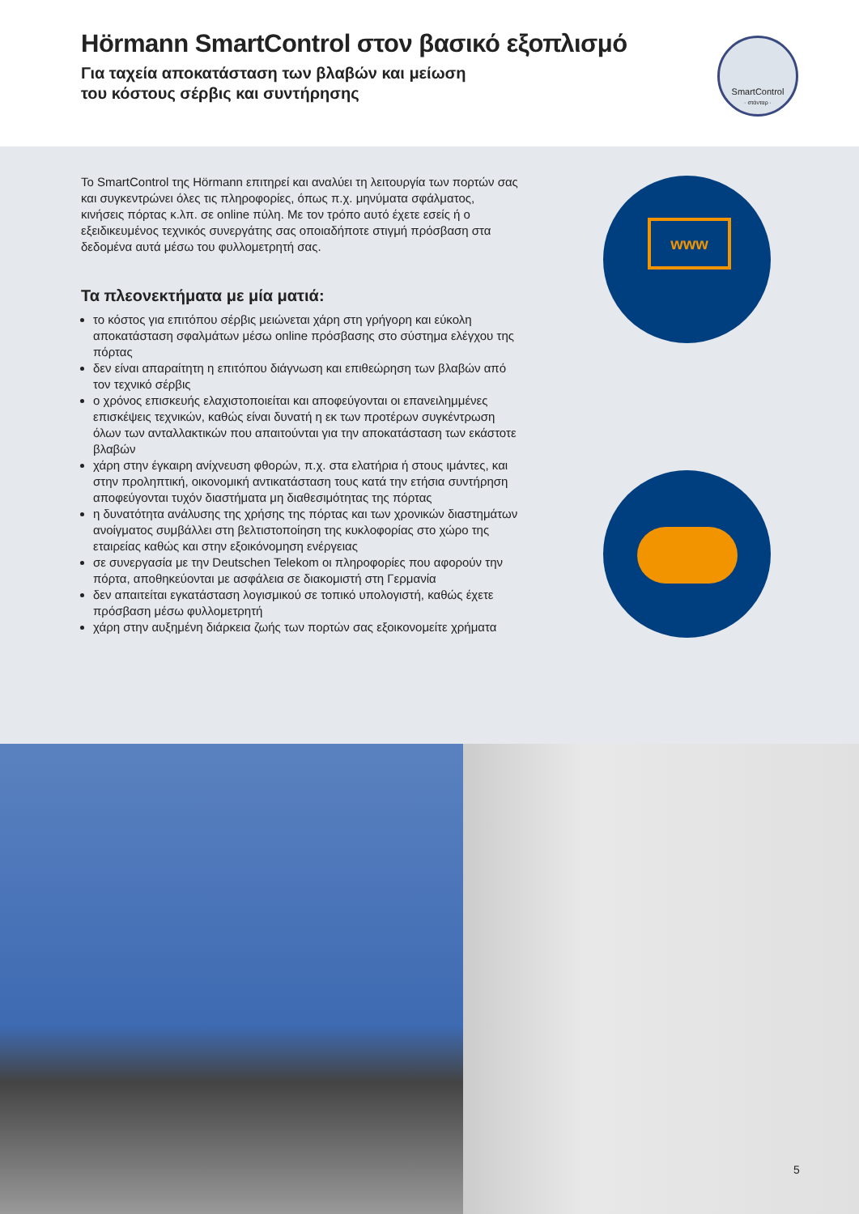Hörmann SmartControl στον βασικό εξοπλισμό
Για ταχεία αποκατάσταση των βλαβών και μείωση
του κόστους σέρβις και συντήρησης
SmartControl
· στάνταρ ·
Το SmartControl της Hörmann επιτηρεί και αναλύει τη λειτουργία των πορτών σας και συγκεντρώνει όλες τις πληροφορίες, όπως π.χ. μηνύματα σφάλματος, κινήσεις πόρτας κ.λπ. σε online πύλη. Με τον τρόπο αυτό έχετε εσείς ή ο εξειδικευμένος τεχνικός συνεργάτης σας οποιαδήποτε στιγμή πρόσβαση στα δεδομένα αυτά μέσω του φυλλομετρητή σας.
Τα πλεονεκτήματα με μία ματιά:
το κόστος για επιτόπου σέρβις μειώνεται χάρη στη γρήγορη και εύκολη αποκατάσταση σφαλμάτων μέσω online πρόσβασης στο σύστημα ελέγχου της πόρτας
δεν είναι απαραίτητη η επιτόπου διάγνωση και επιθεώρηση των βλαβών από τον τεχνικό σέρβις
ο χρόνος επισκευής ελαχιστοποιείται και αποφεύγονται οι επανειλημμένες επισκέψεις τεχνικών, καθώς είναι δυνατή η εκ των προτέρων συγκέντρωση όλων των ανταλλακτικών που απαιτούνται για την αποκατάσταση των εκάστοτε βλαβών
χάρη στην έγκαιρη ανίχνευση φθορών, π.χ. στα ελατήρια ή στους ιμάντες, και στην προληπτική, οικονομική αντικατάσταση τους κατά την ετήσια συντήρηση αποφεύγονται τυχόν διαστήματα μη διαθεσιμότητας της πόρτας
η δυνατότητα ανάλυσης της χρήσης της πόρτας και των χρονικών διαστημάτων ανοίγματος συμβάλλει στη βελτιστοποίηση της κυκλοφορίας στο χώρο της εταιρείας καθώς και στην εξοικόνομηση ενέργειας
σε συνεργασία με την Deutschen Telekom οι πληροφορίες που αφορούν την πόρτα, αποθηκεύονται με ασφάλεια σε διακομιστή στη Γερμανία
δεν απαιτείται εγκατάσταση λογισμικού σε τοπικό υπολογιστή, καθώς έχετε πρόσβαση μέσω φυλλομετρητή
χάρη στην αυξημένη διάρκεια ζωής των πορτών σας εξοικονομείτε χρήματα
www
5